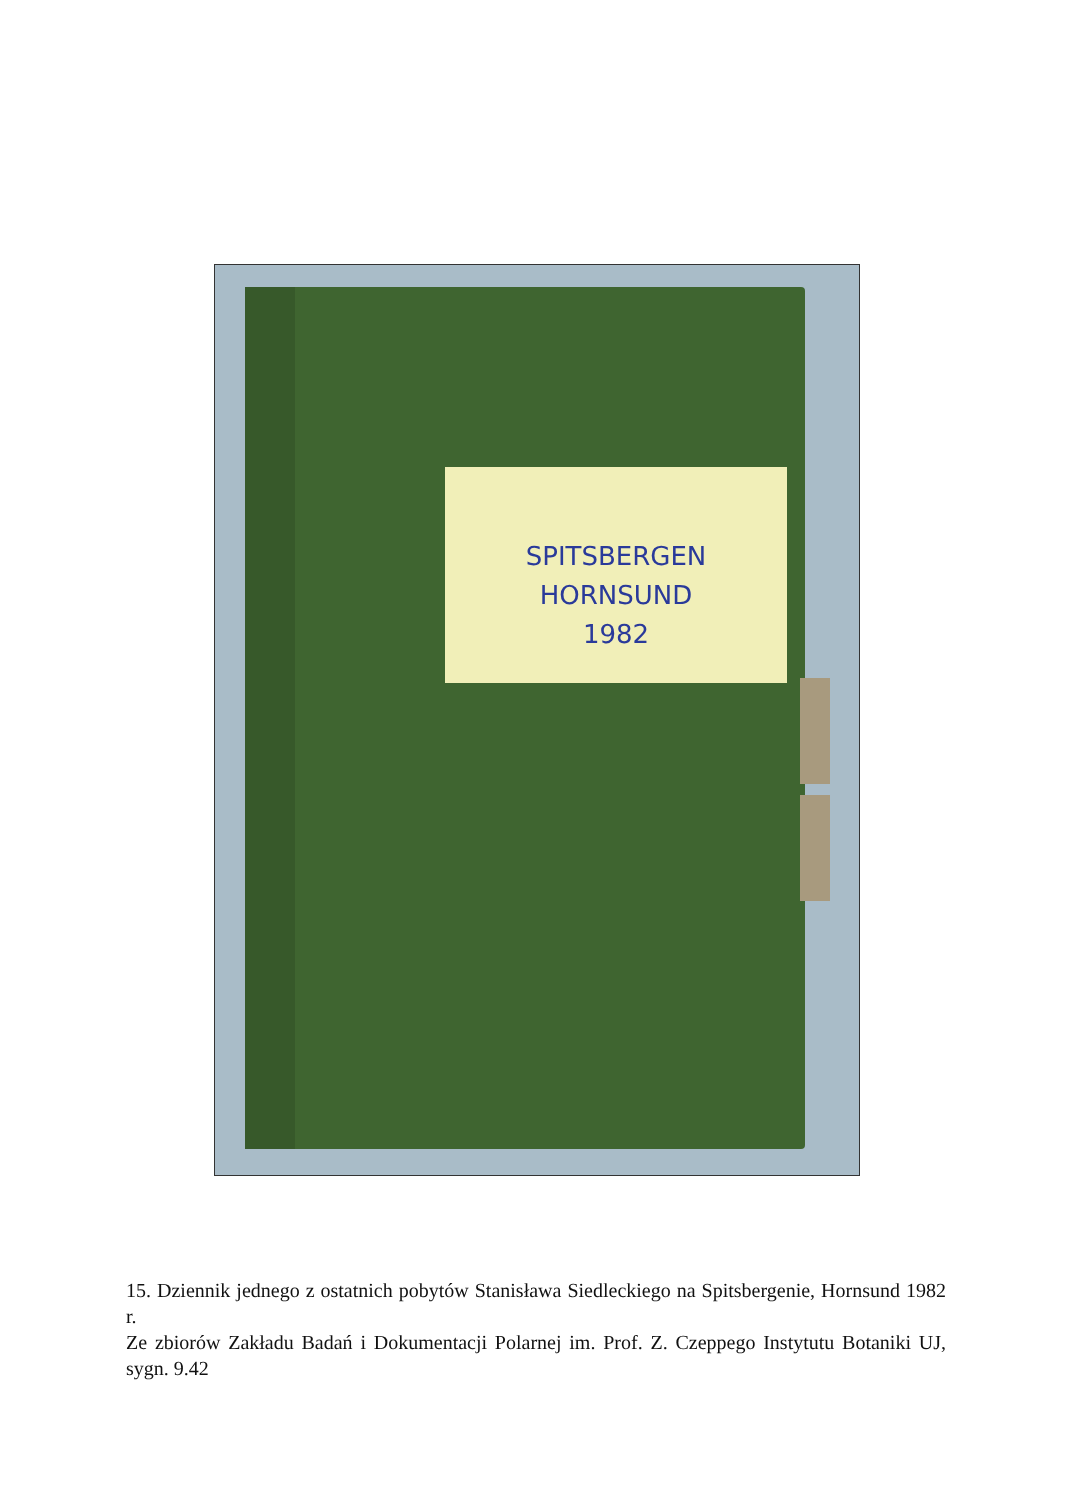SPITSBERGEN
HORNSUND
1982
15. Dziennik jednego z ostatnich pobytów Stanisława Siedleckiego na Spitsbergenie, Hornsund 1982 r.
Ze zbiorów Zakładu Badań i Dokumentacji Polarnej im. Prof. Z. Czeppego Instytutu Botaniki UJ, sygn. 9.42